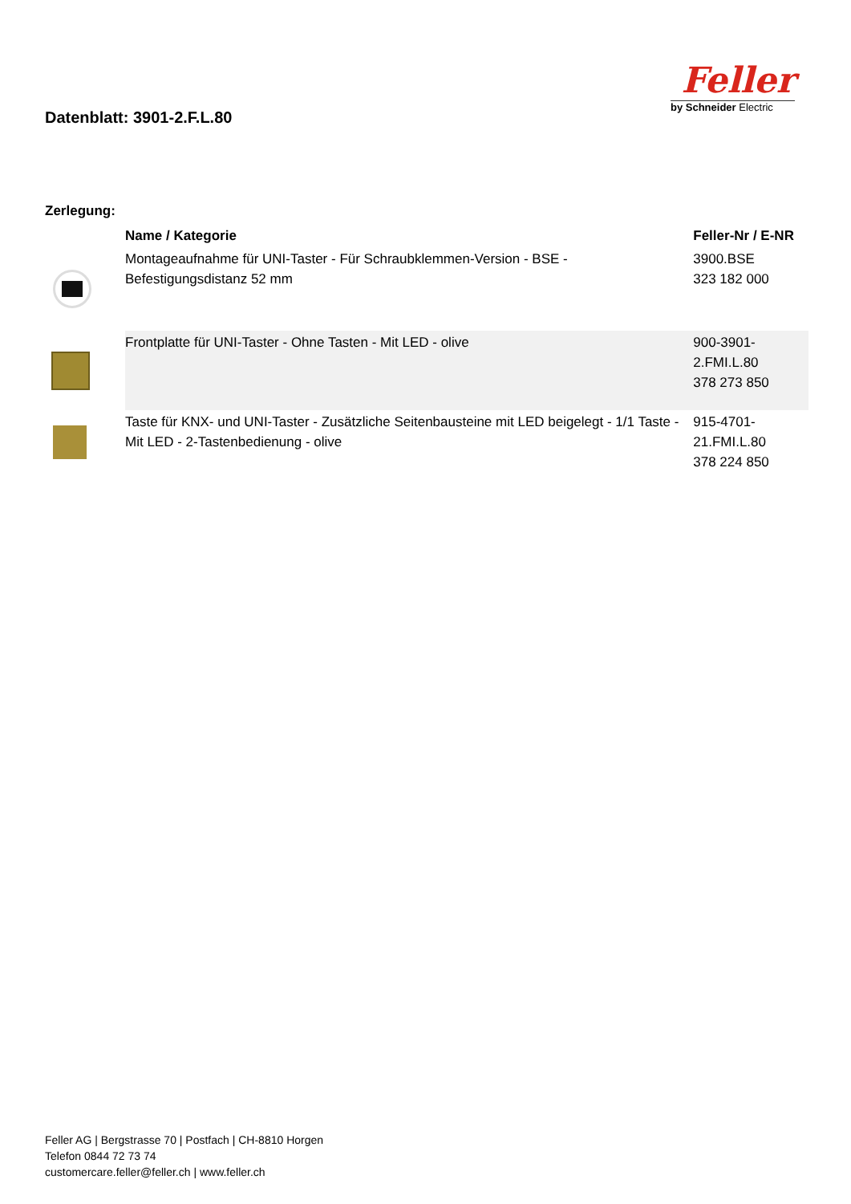Datenblatt: 3901-2.F.L.80
Feller
by Schneider Electric
Zerlegung:
| | Name / Kategorie | Feller-Nr / E-NR |
| --- | --- | --- |
| | Montageaufnahme für UNI-Taster - Für Schraubklemmen-Version - BSE - Befestigungsdistanz 52 mm | 3900.BSE 323 182 000 |
| | Frontplatte für UNI-Taster - Ohne Tasten - Mit LED - olive | 900-3901-2.FMI.L.80 378 273 850 |
| | Taste für KNX- und UNI-Taster - Zusätzliche Seitenbausteine mit LED beigelegt - 1/1 Taste - Mit LED - 2-Tastenbedienung - olive | 915-4701-21.FMI.L.80 378 224 850 |
Feller AG | Bergstrasse 70 | Postfach | CH-8810 Horgen
Telefon 0844 72 73 74
customercare.feller@feller.ch | www.feller.ch